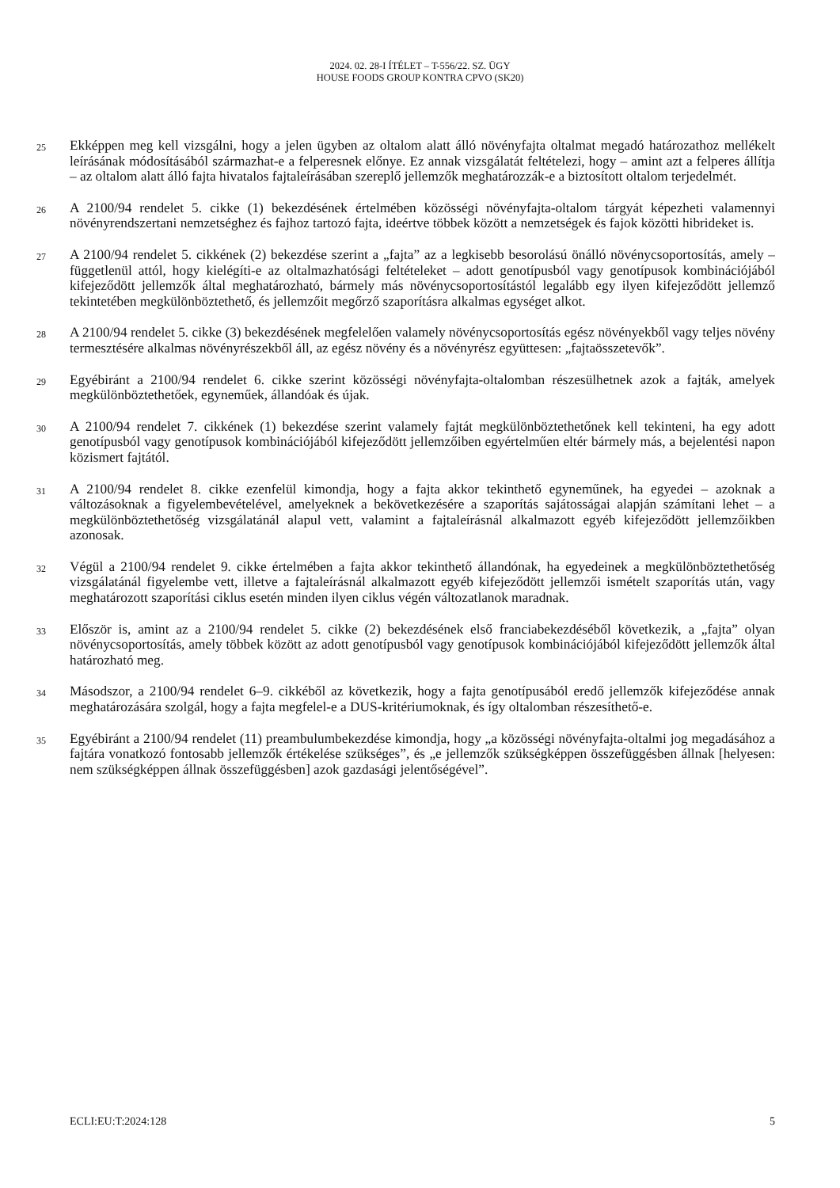2024. 02. 28-I ÍTÉLET – T-556/22. SZ. ÜGY
HOUSE FOODS GROUP KONTRA CPVO (SK20)
25
Ekképpen meg kell vizsgálni, hogy a jelen ügyben az oltalom alatt álló növényfajta oltalmat megadó határozathoz mellékelt leírásának módosításából származhat-e a felperesnek előnye. Ez annak vizsgálatát feltételezi, hogy – amint azt a felperes állítja – az oltalom alatt álló fajta hivatalos fajtaleírásában szereplő jellemzők meghatározzák-e a biztosított oltalom terjedelmét.
26
A 2100/94 rendelet 5. cikke (1) bekezdésének értelmében közösségi növényfajta-oltalom tárgyát képezheti valamennyi növényrendszertani nemzetséghez és fajhoz tartozó fajta, ideértve többek között a nemzetségek és fajok közötti hibrideket is.
27
A 2100/94 rendelet 5. cikkének (2) bekezdése szerint a „fajta” az a legkisebb besorolású önálló növénycsoportosítás, amely – függetlenül attól, hogy kielégíti-e az oltalmazhatósági feltételeket – adott genotípusból vagy genotípusok kombinációjából kifejeződött jellemzők által meghatározható, bármely más növénycsoportosítástól legalább egy ilyen kifejeződött jellemző tekintetében megkülönböztethető, és jellemzőit megőrző szaporításra alkalmas egységet alkot.
28
A 2100/94 rendelet 5. cikke (3) bekezdésének megfelelően valamely növénycsoportosítás egész növényekből vagy teljes növény termesztésére alkalmas növényrészekből áll, az egész növény és a növényrész együttesen: „fajtaösszetevők”.
29
Egyébiránt a 2100/94 rendelet 6. cikke szerint közösségi növényfajta-oltalomban részesülhetnek azok a fajták, amelyek megkülönböztethetőek, egyneműek, állandóak és újak.
30
A 2100/94 rendelet 7. cikkének (1) bekezdése szerint valamely fajtát megkülönböztethetőnek kell tekinteni, ha egy adott genotípusból vagy genotípusok kombinációjából kifejeződött jellemzőiben egyértelműen eltér bármely más, a bejelentési napon közismert fajtától.
31
A 2100/94 rendelet 8. cikke ezenfelül kimondja, hogy a fajta akkor tekinthető egyneműnek, ha egyedei – azoknak a változásoknak a figyelembevételével, amelyeknek a bekövetkezésére a szaporítás sajátosságai alapján számítani lehet – a megkülönböztethetőség vizsgálatánál alapul vett, valamint a fajtaleírásnál alkalmazott egyéb kifejeződött jellemzőikben azonosak.
32
Végül a 2100/94 rendelet 9. cikke értelmében a fajta akkor tekinthető állandónak, ha egyedeinek a megkülönböztethetőség vizsgálatánál figyelembe vett, illetve a fajtaleírásnál alkalmazott egyéb kifejeződött jellemzői ismételt szaporítás után, vagy meghatározott szaporítási ciklus esetén minden ilyen ciklus végén változatlanok maradnak.
33
Először is, amint az a 2100/94 rendelet 5. cikke (2) bekezdésének első franciabekezdéséből következik, a „fajta” olyan növénycsoportosítás, amely többek között az adott genotípusból vagy genotípusok kombinációjából kifejeződött jellemzők által határozható meg.
34
Másodszor, a 2100/94 rendelet 6–9. cikkéből az következik, hogy a fajta genotípusából eredő jellemzők kifejeződése annak meghatározására szolgál, hogy a fajta megfelel-e a DUS-kritériumoknak, és így oltalomban részesíthető-e.
35
Egyébiránt a 2100/94 rendelet (11) preambulumbekezdése kimondja, hogy „a közösségi növényfajta-oltalmi jog megadásához a fajtára vonatkozó fontosabb jellemzők értékelése szükséges”, és „e jellemzők szükségképpen összefüggésben állnak [helyesen: nem szükségképpen állnak összefüggésben] azok gazdasági jelentőségével”.
ECLI:EU:T:2024:128 5